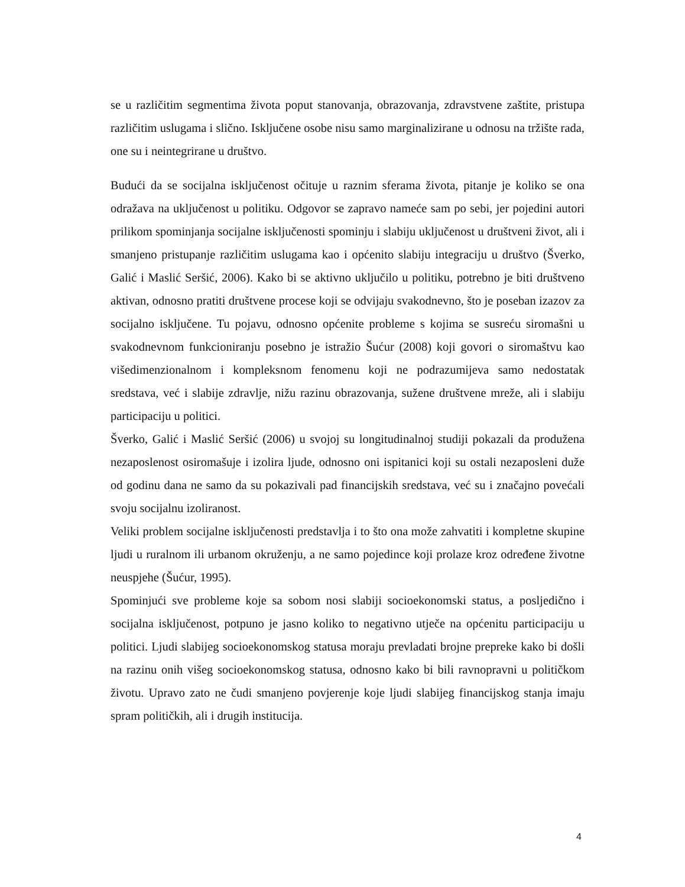se u različitim segmentima života poput stanovanja, obrazovanja, zdravstvene zaštite, pristupa različitim uslugama i slično. Isključene osobe nisu samo marginalizirane u odnosu na tržište rada, one su i neintegrirane u društvo.
Budući da se socijalna isključenost očituje u raznim sferama života, pitanje je koliko se ona odražava na uključenost u politiku. Odgovor se zapravo nameće sam po sebi, jer pojedini autori prilikom spominjanja socijalne isključenosti spominju i slabiju uključenost u društveni život, ali i smanjeno pristupanje različitim uslugama kao i općenito slabiju integraciju u društvo (Šverko, Galić i Maslić Seršić, 2006). Kako bi se aktivno uključilo u politiku, potrebno je biti društveno aktivan, odnosno pratiti društvene procese koji se odvijaju svakodnevno, što je poseban izazov za socijalno isključene. Tu pojavu, odnosno općenite probleme s kojima se susreću siromašni u svakodnevnom funkcioniranju posebno je istražio Šućur (2008) koji govori o siromaštvu kao višedimenzionalnom i kompleksnom fenomenu koji ne podrazumijeva samo nedostatak sredstava, već i slabije zdravlje, nižu razinu obrazovanja, sužene društvene mreže, ali i slabiju participaciju u politici.
Šverko, Galić i Maslić Seršić (2006) u svojoj su longitudinalnoj studiji pokazali da produžena nezaposlenost osiromašuje i izolira ljude, odnosno oni ispitanici koji su ostali nezaposleni duže od godinu dana ne samo da su pokazivali pad financijskih sredstava, već su i značajno povećali svoju socijalnu izoliranost.
Veliki problem socijalne isključenosti predstavlja i to što ona može zahvatiti i kompletne skupine ljudi u ruralnom ili urbanom okruženju, a ne samo pojedince koji prolaze kroz određene životne neuspjehe (Šućur, 1995).
Spominjući sve probleme koje sa sobom nosi slabiji socioekonomski status, a posljedično i socijalna isključenost, potpuno je jasno koliko to negativno utječe na općenitu participaciju u politici. Ljudi slabijeg socioekonomskog statusa moraju prevladati brojne prepreke kako bi došli na razinu onih višeg socioekonomskog statusa, odnosno kako bi bili ravnopravni u političkom životu. Upravo zato ne čudi smanjeno povjerenje koje ljudi slabijeg financijskog stanja imaju spram političkih, ali i drugih institucija.
4